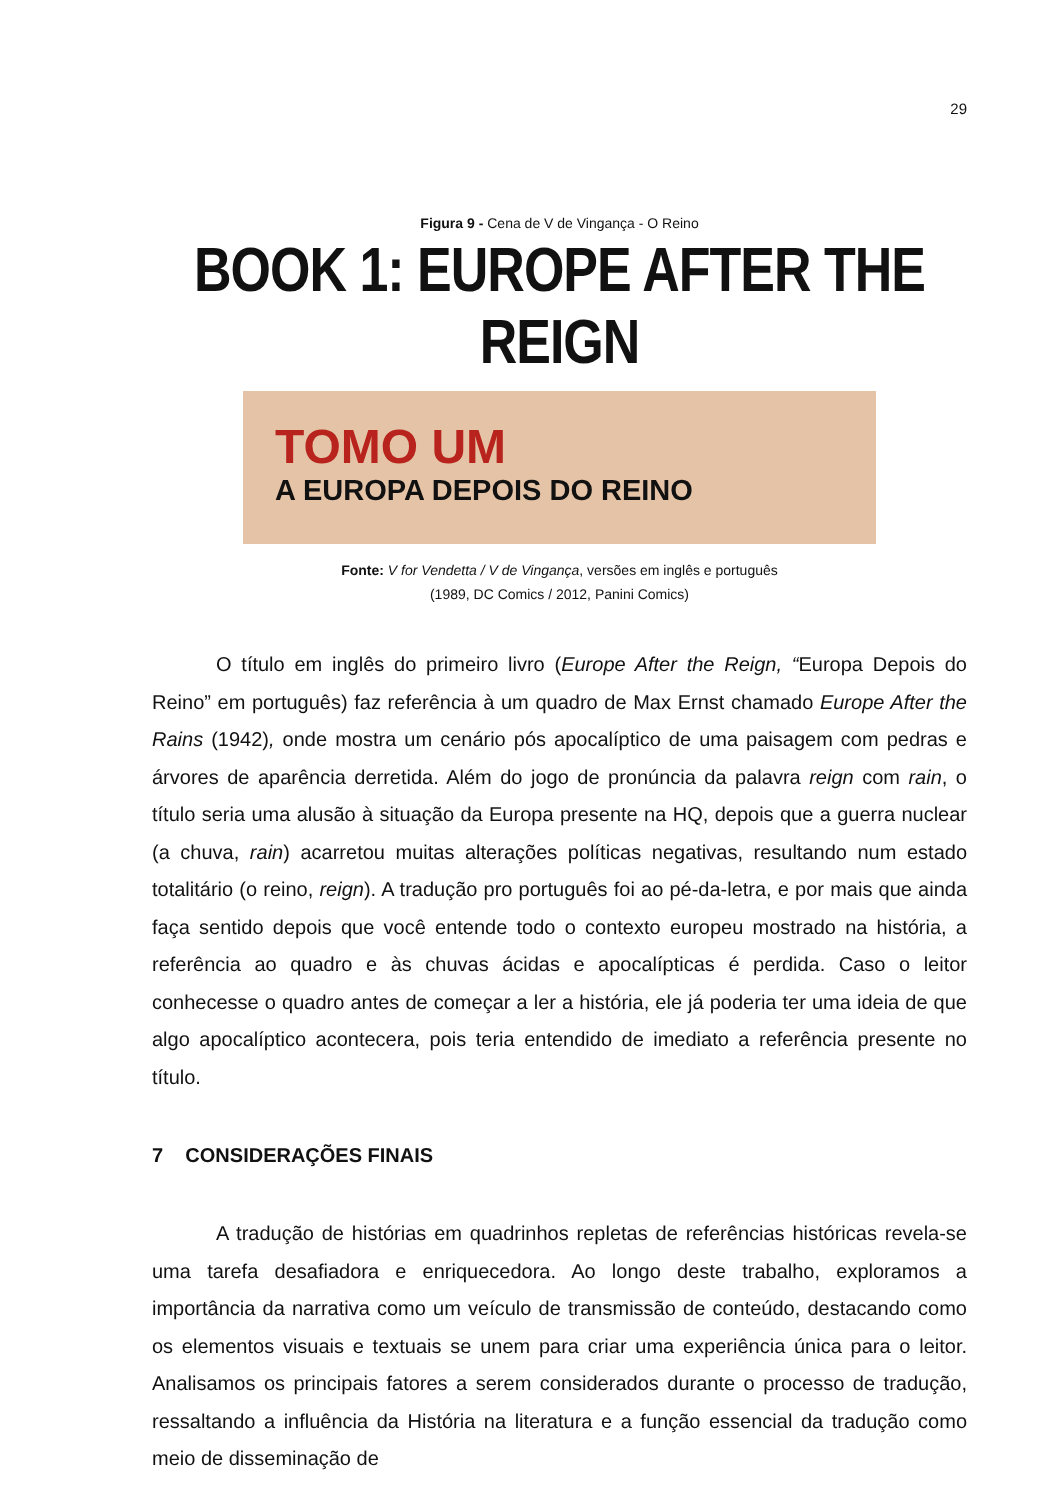29
Figura 9 - Cena de V de Vingança - O Reino
BOOK 1: EUROPE AFTER THE REIGN
TOMO UM
A EUROPA DEPOIS DO REINO
Fonte: V for Vendetta / V de Vingança, versões em inglês e português
(1989, DC Comics / 2012, Panini Comics)
O título em inglês do primeiro livro (Europe After the Reign, “Europa Depois do Reino” em português) faz referência à um quadro de Max Ernst chamado Europe After the Rains (1942), onde mostra um cenário pós apocalíptico de uma paisagem com pedras e árvores de aparência derretida. Além do jogo de pronúncia da palavra reign com rain, o título seria uma alusão à situação da Europa presente na HQ, depois que a guerra nuclear (a chuva, rain) acarretou muitas alterações políticas negativas, resultando num estado totalitário (o reino, reign). A tradução pro português foi ao pé-da-letra, e por mais que ainda faça sentido depois que você entende todo o contexto europeu mostrado na história, a referência ao quadro e às chuvas ácidas e apocalípticas é perdida. Caso o leitor conhecesse o quadro antes de começar a ler a história, ele já poderia ter uma ideia de que algo apocalíptico acontecera, pois teria entendido de imediato a referência presente no título.
7 CONSIDERAÇÕES FINAIS
A tradução de histórias em quadrinhos repletas de referências históricas revela-se uma tarefa desafiadora e enriquecedora. Ao longo deste trabalho, exploramos a importância da narrativa como um veículo de transmissão de conteúdo, destacando como os elementos visuais e textuais se unem para criar uma experiência única para o leitor. Analisamos os principais fatores a serem considerados durante o processo de tradução, ressaltando a influência da História na literatura e a função essencial da tradução como meio de disseminação de